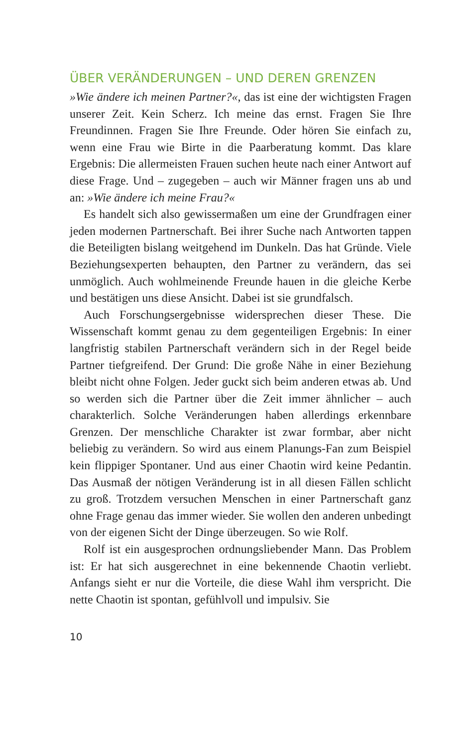ÜBER VERÄNDERUNGEN – UND DEREN GRENZEN
»Wie ändere ich meinen Partner?«, das ist eine der wichtigsten Fragen unserer Zeit. Kein Scherz. Ich meine das ernst. Fragen Sie Ihre Freundinnen. Fragen Sie Ihre Freunde. Oder hören Sie einfach zu, wenn eine Frau wie Birte in die Paarberatung kommt. Das klare Ergebnis: Die allermeisten Frauen suchen heute nach einer Antwort auf diese Frage. Und – zugegeben – auch wir Männer fragen uns ab und an: »Wie ändere ich meine Frau?«
Es handelt sich also gewissermaßen um eine der Grundfragen einer jeden modernen Partnerschaft. Bei ihrer Suche nach Antworten tappen die Beteiligten bislang weitgehend im Dunkeln. Das hat Gründe. Viele Beziehungsexperten behaupten, den Partner zu verändern, das sei unmöglich. Auch wohlmeinende Freunde hauen in die gleiche Kerbe und bestätigen uns diese Ansicht. Dabei ist sie grundfalsch.
Auch Forschungsergebnisse widersprechen dieser These. Die Wissenschaft kommt genau zu dem gegenteiligen Ergebnis: In einer langfristig stabilen Partnerschaft verändern sich in der Regel beide Partner tiefgreifend. Der Grund: Die große Nähe in einer Beziehung bleibt nicht ohne Folgen. Jeder guckt sich beim anderen etwas ab. Und so werden sich die Partner über die Zeit immer ähnlicher – auch charakterlich. Solche Veränderungen haben allerdings erkennbare Grenzen. Der menschliche Charakter ist zwar formbar, aber nicht beliebig zu verändern. So wird aus einem Planungs-Fan zum Beispiel kein flippiger Spontaner. Und aus einer Chaotin wird keine Pedantin. Das Ausmaß der nötigen Veränderung ist in all diesen Fällen schlicht zu groß. Trotzdem versuchen Menschen in einer Partnerschaft ganz ohne Frage genau das immer wieder. Sie wollen den anderen unbedingt von der eigenen Sicht der Dinge überzeugen. So wie Rolf.
Rolf ist ein ausgesprochen ordnungsliebender Mann. Das Problem ist: Er hat sich ausgerechnet in eine bekennende Chaotin verliebt. Anfangs sieht er nur die Vorteile, die diese Wahl ihm verspricht. Die nette Chaotin ist spontan, gefühlvoll und impulsiv. Sie
10